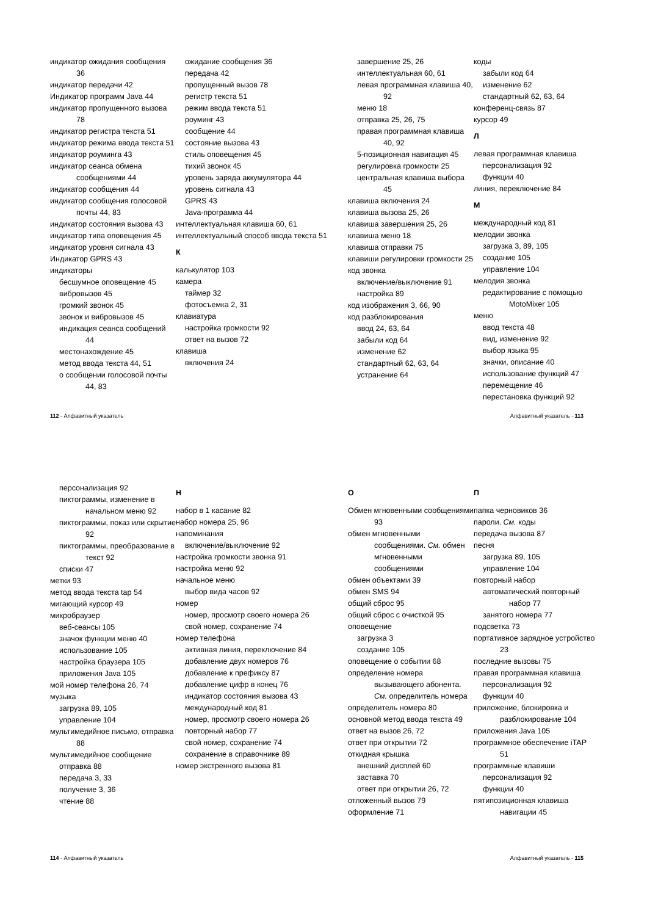индикатор ожидания сообщения 36
индикатор передачи 42
Индикатор программ Java 44
индикатор пропущенного вызова 78
индикатор регистра текста 51
индикатор режима ввода текста 51
индикатор роуминга 43
индикатор сеанса обмена сообщениями 44
индикатор сообщения 44
индикатор сообщения голосовой почты 44, 83
индикатор состояния вызова 43
индикатор типа оповещения 45
индикатор уровня сигнала 43
Индикатор GPRS 43
индикаторы
бесшумное оповещение 45
вибровызов 45
громкий звонок 45
звонок и вибровызов 45
индикация сеанса сообщений 44
местонахождение 45
метод ввода текста 44, 51
о сообщении голосовой почты 44, 83
ожидание сообщения 36
передача 42
пропущенный вызов 78
регистр текста 51
режим ввода текста 51
роуминг 43
сообщение 44
состояние вызова 43
стиль оповещения 45
тихий звонок 45
уровень заряда аккумулятора 44
уровень сигнала 43
GPRS 43
Java-программа 44
интеллектуальная клавиша 60, 61
интеллектуальный способ ввода текста 51
К
калькулятор 103
камера
таймер 32
фотосъемка 2, 31
клавиатура
настройка громкости 92
ответ на вызов 72
клавиша
включения 24
завершение 25, 26
интеллектуальная 60, 61
левая программная клавиша 40, 92
меню 18
отправка 25, 26, 75
правая программная клавиша 40, 92
5-позиционная навигация 45
регулировка громкости 25
центральная клавиша выбора 45
клавиша включения 24
клавиша вызова 25, 26
клавиша завершения 25, 26
клавиша меню 18
клавиша отправки 75
клавиши регулировки громкости 25
код звонка
включение/выключение 91
настройка 89
код изображения 3, 66, 90
код разблокирования
ввод 24, 63, 64
забыли код 64
изменение 62
стандартный 62, 63, 64
устранение 64
коды
забыли код 64
изменение 62
стандартный 62, 63, 64
конференц-связь 87
курсор 49
Л
левая программная клавиша
персонализация 92
функции 40
линия, переключение 84
М
международный код 81
мелодии звонка
загрузка 3, 89, 105
создание 105
управление 104
мелодия звонка
редактирование с помощью MotoMixer 105
меню
ввод текста 48
вид, изменение 92
выбор языка 95
значки, описание 40
использование функций 47
перемещение 46
перестановка функций 92
112 - Алфавитный указатель Алфавитный указатель - 113
персонализация 92
пиктограммы, изменение в начальном меню 92
пиктограммы, показ или скрытие 92
пиктограммы, преобразование в текст 92
списки 47
метки 93
метод ввода текста tap 54
мигающий курсор 49
микробраузер
веб-сеансы 105
значок функции меню 40
использование 105
настройка браузера 105
приложения Java 105
мой номер телефона 26, 74
музыка
загрузка 89, 105
управление 104
мультимедийное письмо, отправка 88
мультимедийное сообщение
отправка 88
передача 3, 33
получение 3, 36
чтение 88
Н
набор в 1 касание 82
набор номера 25, 96
напоминания
включение/выключение 92
настройка громкости звонка 91
настройка меню 92
начальное меню
выбор вида часов 92
номер
номер, просмотр своего номера 26
свой номер, сохранение 74
номер телефона
активная линия, переключение 84
добавление двух номеров 76
добавление к префиксу 87
добавление цифр в конец 76
индикатор состояния вызова 43
международный код 81
номер, просмотр своего номера 26
повторный набор 77
свой номер, сохранение 74
сохранение в справочнике 89
номер экстренного вызова 81
О
Обмен мгновенными сообщениями 93
обмен мгновенными сообщениями. См. обмен мгновенными сообщениями
обмен объектами 39
обмен SMS 94
общий сброс 95
общий сброс с очисткой 95
оповещение
загрузка 3
создание 105
оповещение о событии 68
определение номера вызывающего абонента. См. определитель номера
определитель номера 80
основной метод ввода текста 49
ответ на вызов 26, 72
ответ при открытии 72
откидная крышка
внешний дисплей 60
заставка 70
ответ при открытии 26, 72
отложенный вызов 79
оформление 71
П
папка черновиков 36
пароли. См. коды
передача вызова 87
песня
загрузка 89, 105
управление 104
повторный набор
автоматический повторный набор 77
занятого номера 77
подсветка 73
портативное зарядное устройство 23
последние вызовы 75
правая программная клавиша
персонализация 92
функции 40
приложение, блокировка и разблокирование 104
приложения Java 105
программное обеспечение iTAP 51
программные клавиши
персонализация 92
функции 40
пятипозиционная клавиша навигации 45
114 - Алфавитный указатель Алфавитный указатель - 115